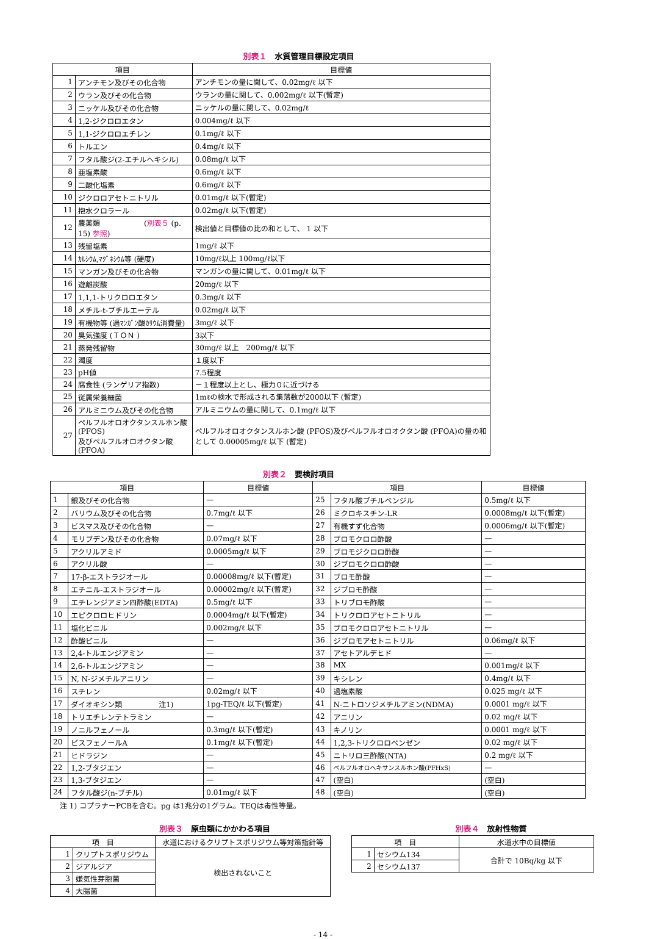別表１　水質管理目標設定項目
| 項目 | | 目標値 |
| --- | --- | --- |
| 1 | アンチモン及びその化合物 | アンチモンの量に関して、0.02mg/ℓ 以下 |
| 2 | ウラン及びその化合物 | ウランの量に関して、0.002mg/ℓ 以下(暫定) |
| 3 | ニッケル及びその化合物 | ニッケルの量に関して、0.02mg/ℓ |
| 4 | 1,2-ジクロロエタン | 0.004mg/ℓ 以下 |
| 5 | 1,1-ジクロロエチレン | 0.1mg/ℓ 以下 |
| 6 | トルエン | 0.4mg/ℓ 以下 |
| 7 | フタル酸ジ(2-エチルヘキシル) | 0.08mg/ℓ 以下 |
| 8 | 亜塩素酸 | 0.6mg/ℓ 以下 |
| 9 | 二酸化塩素 | 0.6mg/ℓ 以下 |
| 10 | ジクロロアセトニトリル | 0.01mg/ℓ 以下(暫定) |
| 11 | 抱水クロラール | 0.02mg/ℓ 以下(暫定) |
| 12 | 農薬類 ( 別表５ (p. 15) 参照 ) | 検出値と目標値の比の和として、 1 以下 |
| 13 | 残留塩素 | 1mg/ℓ 以下 |
| 14 | ｶﾙｼｳﾑ,ﾏｸﾞﾈｼｳﾑ等 (硬度) | 10mg/ℓ以上 100mg/ℓ以下 |
| 15 | マンガン及びその化合物 | マンガンの量に関して、0.01mg/ℓ 以下 |
| 16 | 遊離炭酸 | 20mg/ℓ 以下 |
| 17 | 1,1,1-トリクロロエタン | 0.3mg/ℓ 以下 |
| 18 | メチル-t-ブチルエーテル | 0.02mg/ℓ 以下 |
| 19 | 有機物等 (過ﾏﾝｶﾞﾝ酸ｶﾘｳﾑ消費量) | 3mg/ℓ 以下 |
| 20 | 臭気強度 (ＴＯＮ ) | 3以下 |
| 21 | 蒸発残留物 | 30mg/ℓ 以上 200mg/ℓ 以下 |
| 22 | 濁度 | １度以下 |
| 23 | pH値 | 7.5程度 |
| 24 | 腐食性 (ランゲリア指数) | －１程度以上とし、極力０に近づける |
| 25 | 従属栄養細菌 | 1mℓの検水で形成される集落数が2000以下 (暫定) |
| 26 | アルミニウム及びその化合物 | アルミニウムの量に関して、0.1mg/ℓ 以下 |
| 27 | ペルフルオロオクタンスルホン酸 (PFOS) 及びペルフルオロオクタン酸 (PFOA) | ペルフルオロオクタンスルホン酸 (PFOS)及びペルフルオロオクタン酸 (PFOA)の量の和として 0.00005mg/ℓ 以下 (暫定) |
別表２　要検討項目
| 項目 | | 目標値 | 項目 | | 目標値 |
| --- | --- | --- | --- | --- | --- |
| 1 | 銀及びその化合物 | — | 25 | フタル酸ブチルベンジル | 0.5mg/ℓ 以下 |
| 2 | バリウム及びその化合物 | 0.7mg/ℓ 以下 | 26 | ミクロキスチン-LR | 0.0008mg/ℓ 以下(暫定) |
| 3 | ビスマス及びその化合物 | — | 27 | 有機すず化合物 | 0.0006mg/ℓ 以下(暫定) |
| 4 | モリブデン及びその化合物 | 0.07mg/ℓ 以下 | 28 | ブロモクロロ酢酸 | — |
| 5 | アクリルアミド | 0.0005mg/ℓ 以下 | 29 | ブロモジクロロ酢酸 | — |
| 6 | アクリル酸 | — | 30 | ジブロモクロロ酢酸 | — |
| 7 | 17-β-エストラジオール | 0.00008mg/ℓ 以下(暫定) | 31 | ブロモ酢酸 | — |
| 8 | エチニル-エストラジオール | 0.00002mg/ℓ 以下(暫定) | 32 | ジブロモ酢酸 | — |
| 9 | エチレンジアミン四酢酸(EDTA) | 0.5mg/ℓ 以下 | 33 | トリブロモ酢酸 | — |
| 10 | エピクロロヒドリン | 0.0004mg/ℓ 以下(暫定) | 34 | トリクロロアセトニトリル | — |
| 11 | 塩化ビニル | 0.002mg/ℓ 以下 | 35 | ブロモクロロアセトニトリル | — |
| 12 | 酢酸ビニル | — | 36 | ジブロモアセトニトリル | 0.06mg/ℓ 以下 |
| 13 | 2,4-トルエンジアミン | — | 37 | アセトアルデヒド | — |
| 14 | 2,6-トルエンジアミン | — | 38 | MX | 0.001mg/ℓ 以下 |
| 15 | N, N-ジメチルアニリン | — | 39 | キシレン | 0.4mg/ℓ 以下 |
| 16 | スチレン | 0.02mg/ℓ 以下 | 40 | 過塩素酸 | 0.025 mg/ℓ 以下 |
| 17 | ダイオキシン類 注1) | 1pg-TEQ/ℓ 以下(暫定) | 41 | N-ニトロソジメチルアミン(NDMA) | 0.0001 mg/ℓ 以下 |
| 18 | トリエチレンテトラミン | — | 42 | アニリン | 0.02 mg/ℓ 以下 |
| 19 | ノニルフェノール | 0.3mg/ℓ 以下(暫定) | 43 | キノリン | 0.0001 mg/ℓ 以下 |
| 20 | ビスフェノールA | 0.1mg/ℓ 以下(暫定) | 44 | 1,2,3-トリクロロベンゼン | 0.02 mg/ℓ 以下 |
| 21 | ヒドラジン | — | 45 | ニトリロ三酢酸(NTA) | 0.2 mg/ℓ 以下 |
| 22 | 1,2-ブタジエン | — | 46 | ペルフルオロヘキサンスルホン酸(PFHxS) | — |
| 23 | 1,3-ブタジエン | — | 47 | (空白) | (空白) |
| 24 | フタル酸ジ(n-ブチル) | 0.01mg/ℓ 以下 | 48 | (空白) | (空白) |
注 1) コプラナーPCBを含む。pg は1兆分の1グラム。TEQは毒性等量。
別表３　原虫類にかかわる項目
| 項 目 | | 水道におけるクリプトスポリジウム等対策指針等 |
| --- | --- | --- |
| 1 | クリプトスポリジウム | 検出されないこと |
| 2 | ジアルジア | |
| 3 | 嫌気性芽胞菌 | |
| 4 | 大腸菌 | |
別表４　放射性物質
| 項 目 | | 水道水中の目標値 |
| --- | --- | --- |
| 1 | セシウム134 | 合計で 10Bq/kg 以下 |
| 2 | セシウム137 | |
- 14 -